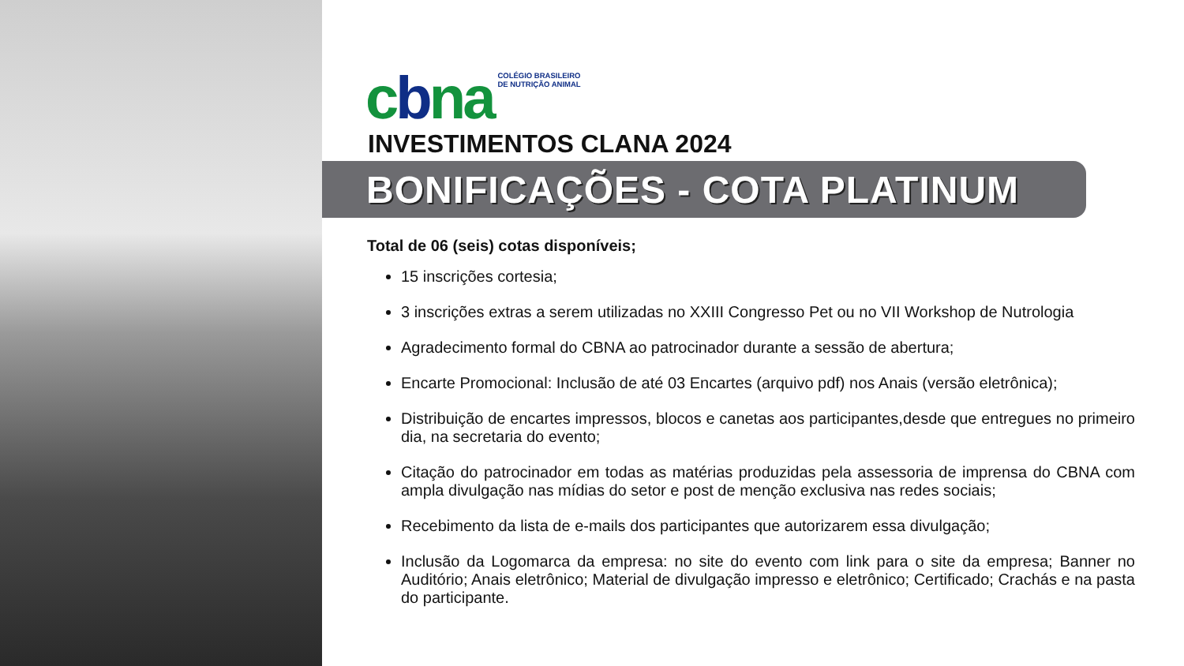cbna
COLÉGIO BRASILEIRO
DE NUTRIÇÃO ANIMAL
INVESTIMENTOS CLANA 2024
BONIFICAÇÕES - COTA PLATINUM
Total de 06 (seis) cotas disponíveis;
15 inscrições cortesia;
3 inscrições extras a serem utilizadas no XXIII Congresso Pet ou no VII Workshop de Nutrologia
Agradecimento formal do CBNA ao patrocinador durante a sessão de abertura;
Encarte Promocional: Inclusão de até 03 Encartes (arquivo pdf) nos Anais (versão eletrônica);
Distribuição de encartes impressos, blocos e canetas aos participantes,desde que entregues no primeiro dia, na secretaria do evento;
Citação do patrocinador em todas as matérias produzidas pela assessoria de imprensa do CBNA com ampla divulgação nas mídias do setor e post de menção exclusiva nas redes sociais;
Recebimento da lista de e-mails dos participantes que autorizarem essa divulgação;
Inclusão da Logomarca da empresa: no site do evento com link para o site da empresa; Banner no Auditório; Anais eletrônico; Material de divulgação impresso e eletrônico; Certificado; Crachás e na pasta do participante.